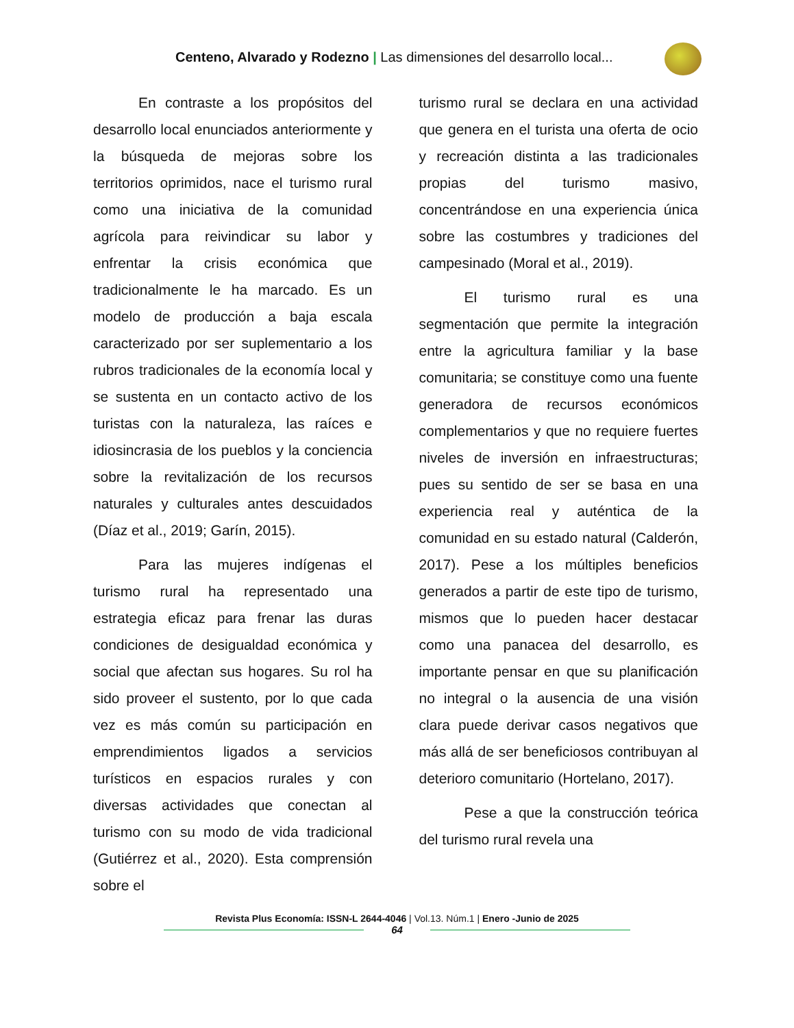Centeno, Alvarado y Rodezno | Las dimensiones del desarrollo local...
En contraste a los propósitos del desarrollo local enunciados anteriormente y la búsqueda de mejoras sobre los territorios oprimidos, nace el turismo rural como una iniciativa de la comunidad agrícola para reivindicar su labor y enfrentar la crisis económica que tradicionalmente le ha marcado. Es un modelo de producción a baja escala caracterizado por ser suplementario a los rubros tradicionales de la economía local y se sustenta en un contacto activo de los turistas con la naturaleza, las raíces e idiosincrasia de los pueblos y la conciencia sobre la revitalización de los recursos naturales y culturales antes descuidados (Díaz et al., 2019; Garín, 2015).
Para las mujeres indígenas el turismo rural ha representado una estrategia eficaz para frenar las duras condiciones de desigualdad económica y social que afectan sus hogares. Su rol ha sido proveer el sustento, por lo que cada vez es más común su participación en emprendimientos ligados a servicios turísticos en espacios rurales y con diversas actividades que conectan al turismo con su modo de vida tradicional (Gutiérrez et al., 2020). Esta comprensión sobre el
turismo rural se declara en una actividad que genera en el turista una oferta de ocio y recreación distinta a las tradicionales propias del turismo masivo, concentrándose en una experiencia única sobre las costumbres y tradiciones del campesinado (Moral et al., 2019).
El turismo rural es una segmentación que permite la integración entre la agricultura familiar y la base comunitaria; se constituye como una fuente generadora de recursos económicos complementarios y que no requiere fuertes niveles de inversión en infraestructuras; pues su sentido de ser se basa en una experiencia real y auténtica de la comunidad en su estado natural (Calderón, 2017). Pese a los múltiples beneficios generados a partir de este tipo de turismo, mismos que lo pueden hacer destacar como una panacea del desarrollo, es importante pensar en que su planificación no integral o la ausencia de una visión clara puede derivar casos negativos que más allá de ser beneficiosos contribuyan al deterioro comunitario (Hortelano, 2017).
Pese a que la construcción teórica del turismo rural revela una
Revista Plus Economía: ISSN-L 2644-4046 | Vol.13. Núm.1 | Enero -Junio de 2025
64